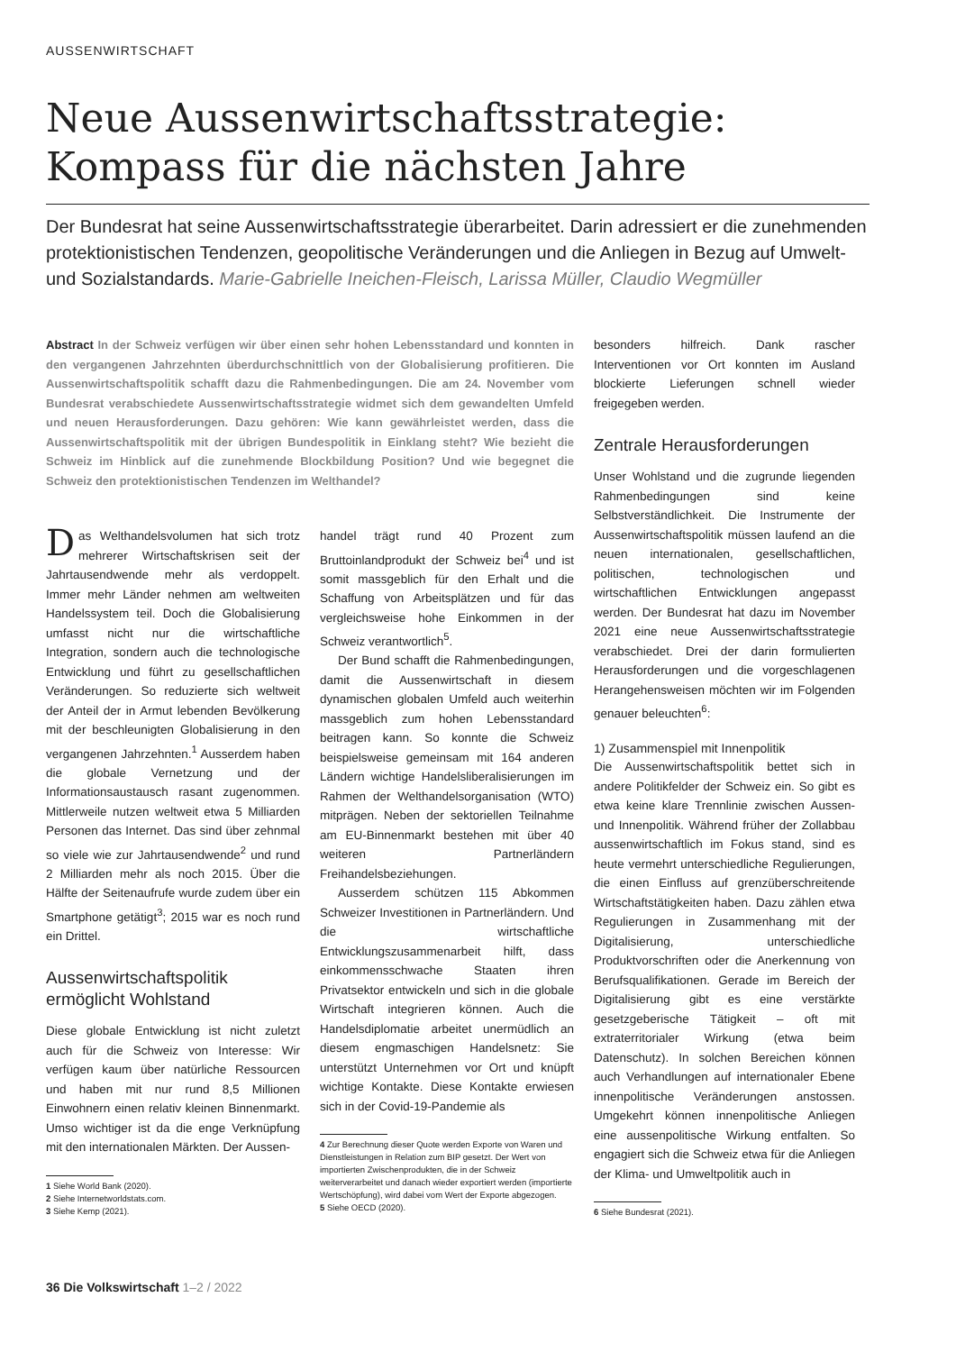AUSSENWIRTSCHAFT
Neue Aussenwirtschaftsstrategie: Kompass für die nächsten Jahre
Der Bundesrat hat seine Aussenwirtschaftsstrategie überarbeitet. Darin adressiert er die zunehmenden protektionistischen Tendenzen, geopolitische Veränderungen und die Anliegen in Bezug auf Umwelt- und Sozialstandards. Marie-Gabrielle Ineichen-Fleisch, Larissa Müller, Claudio Wegmüller
Abstract In der Schweiz verfügen wir über einen sehr hohen Lebensstandard und konnten in den vergangenen Jahrzehnten überdurchschnittlich von der Globalisierung profitieren. Die Aussenwirtschaftspolitik schafft dazu die Rahmenbedingungen. Die am 24. November vom Bundesrat verabschiedete Aussenwirtschaftsstrategie widmet sich dem gewandelten Umfeld und neuen Herausforderungen. Dazu gehören: Wie kann gewährleistet werden, dass die Aussenwirtschaftspolitik mit der übrigen Bundespolitik in Einklang steht? Wie bezieht die Schweiz im Hinblick auf die zunehmende Blockbildung Position? Und wie begegnet die Schweiz den protektionistischen Tendenzen im Welthandel?
Das Welthandelsvolumen hat sich trotz mehrerer Wirtschaftskrisen seit der Jahrtausendwende mehr als verdoppelt. Immer mehr Länder nehmen am weltweiten Handelssystem teil. Doch die Globalisierung umfasst nicht nur die wirtschaftliche Integration, sondern auch die technologische Entwicklung und führt zu gesellschaftlichen Veränderungen. So reduzierte sich weltweit der Anteil der in Armut lebenden Bevölkerung mit der beschleunigten Globalisierung in den vergangenen Jahrzehnten.<sup>1</sup> Ausserdem haben die globale Vernetzung und der Informationsaustausch rasant zugenommen. Mittlerweile nutzen weltweit etwa 5 Milliarden Personen das Internet. Das sind über zehnmal so viele wie zur Jahrtausendwende<sup>2</sup> und rund 2 Milliarden mehr als noch 2015. Über die Hälfte der Seitenaufrufe wurde zudem über ein Smartphone getätigt<sup>3</sup>; 2015 war es noch rund ein Drittel.
Aussenwirtschaftspolitik ermöglicht Wohlstand
Diese globale Entwicklung ist nicht zuletzt auch für die Schweiz von Interesse: Wir verfügen kaum über natürliche Ressourcen und haben mit nur rund 8,5 Millionen Einwohnern einen relativ kleinen Binnenmarkt. Umso wichtiger ist da die enge Verknüpfung mit den internationalen Märkten. Der Aussen-
1 Siehe World Bank (2020).
2 Siehe Internetworldstats.com.
3 Siehe Kemp (2021).
handel trägt rund 40 Prozent zum Bruttoinlandprodukt der Schweiz bei<sup>4</sup> und ist somit massgeblich für den Erhalt und die Schaffung von Arbeitsplätzen und für das vergleichsweise hohe Einkommen in der Schweiz verantwortlich<sup>5</sup>.
Der Bund schafft die Rahmenbedingungen, damit die Aussenwirtschaft in diesem dynamischen globalen Umfeld auch weiterhin massgeblich zum hohen Lebensstandard beitragen kann. So konnte die Schweiz beispielsweise gemeinsam mit 164 anderen Ländern wichtige Handelsliberalisierungen im Rahmen der Welthandelsorganisation (WTO) mitprägen. Neben der sektoriellen Teilnahme am EU-Binnenmarkt bestehen mit über 40 weiteren Partnerländern Freihandelsbeziehungen.
Ausserdem schützen 115 Abkommen Schweizer Investitionen in Partnerländern. Und die wirtschaftliche Entwicklungszusammenarbeit hilft, dass einkommensschwache Staaten ihren Privatsektor entwickeln und sich in die globale Wirtschaft integrieren können. Auch die Handelsdiplomatie arbeitet unermüdlich an diesem engmaschigen Handelsnetz: Sie unterstützt Unternehmen vor Ort und knüpft wichtige Kontakte. Diese Kontakte erwiesen sich in der Covid-19-Pandemie als
4 Zur Berechnung dieser Quote werden Exporte von Waren und Dienstleistungen in Relation zum BIP gesetzt. Der Wert von importierten Zwischenprodukten, die in der Schweiz weiterverarbeitet und danach wieder exportiert werden (importierte Wertschöpfung), wird dabei vom Wert der Exporte abgezogen.
5 Siehe OECD (2020).
besonders hilfreich. Dank rascher Interventionen vor Ort konnten im Ausland blockierte Lieferungen schnell wieder freigegeben werden.
Zentrale Herausforderungen
Unser Wohlstand und die zugrunde liegenden Rahmenbedingungen sind keine Selbstverständlichkeit. Die Instrumente der Aussenwirtschaftspolitik müssen laufend an die neuen internationalen, gesellschaftlichen, politischen, technologischen und wirtschaftlichen Entwicklungen angepasst werden. Der Bundesrat hat dazu im November 2021 eine neue Aussenwirtschaftsstrategie verabschiedet. Drei der darin formulierten Herausforderungen und die vorgeschlagenen Herangehensweisen möchten wir im Folgenden genauer beleuchten<sup>6</sup>:
1) Zusammenspiel mit Innenpolitik
Die Aussenwirtschaftspolitik bettet sich in andere Politikfelder der Schweiz ein. So gibt es etwa keine klare Trennlinie zwischen Aussen- und Innenpolitik. Während früher der Zollabbau aussenwirtschaftlich im Fokus stand, sind es heute vermehrt unterschiedliche Regulierungen, die einen Einfluss auf grenzüberschreitende Wirtschaftstätigkeiten haben. Dazu zählen etwa Regulierungen in Zusammenhang mit der Digitalisierung, unterschiedliche Produktvorschriften oder die Anerkennung von Berufsqualifikationen. Gerade im Bereich der Digitalisierung gibt es eine verstärkte gesetzgeberische Tätigkeit – oft mit extraterritorialer Wirkung (etwa beim Datenschutz). In solchen Bereichen können auch Verhandlungen auf internationaler Ebene innenpolitische Veränderungen anstossen. Umgekehrt können innenpolitische Anliegen eine aussenpolitische Wirkung entfalten. So engagiert sich die Schweiz etwa für die Anliegen der Klima- und Umweltpolitik auch in
6 Siehe Bundesrat (2021).
36 Die Volkswirtschaft 1–2 / 2022